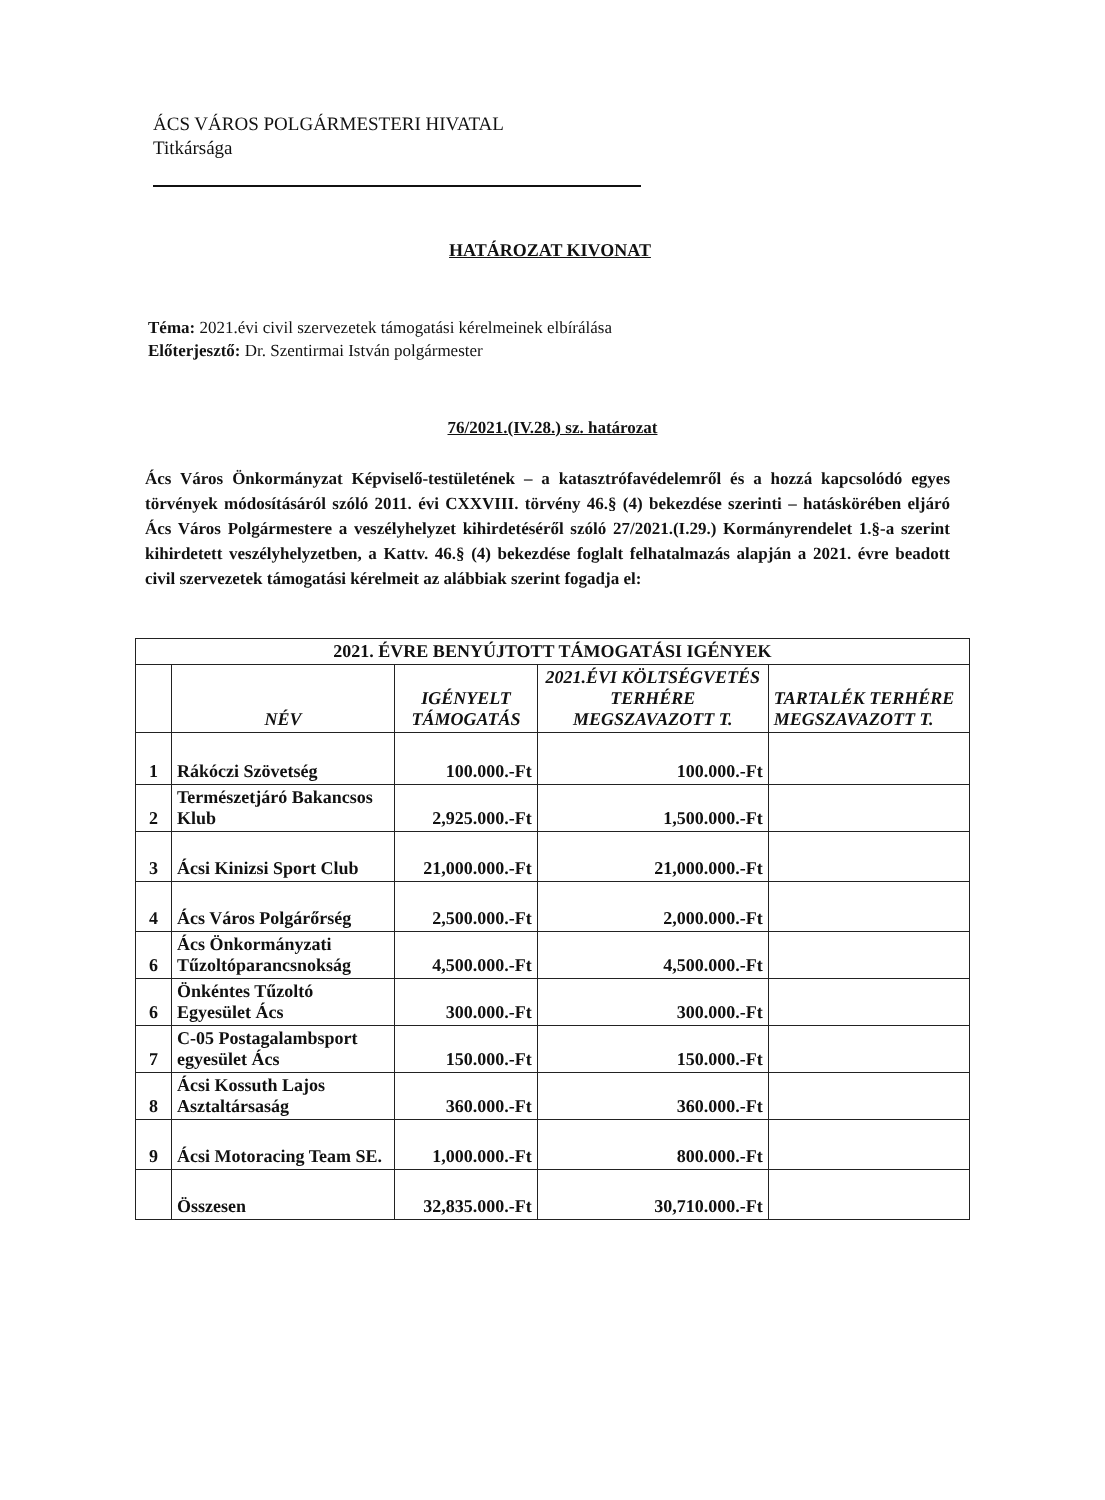ÁCS VÁROS POLGÁRMESTERI HIVATAL
Titkársága
HATÁROZAT KIVONAT
Téma: 2021.évi civil szervezetek támogatási kérelmeinek elbírálása
Előterjesztő: Dr. Szentirmai István polgármester
76/2021.(IV.28.) sz. határozat
Ács Város Önkormányzat Képviselő-testületének – a katasztrófavédelemről és a hozzá kapcsolódó egyes törvények módosításáról szóló 2011. évi CXXVIII. törvény 46.§ (4) bekezdése szerinti – hatáskörében eljáró Ács Város Polgármestere a veszélyhelyzet kihirdetéséről szóló 27/2021.(I.29.) Kormányrendelet 1.§-a szerint kihirdetett veszélyhelyzetben, a Kattv. 46.§ (4) bekezdése foglalt felhatalmazás alapján a 2021. évre beadott civil szervezetek támogatási kérelmeit az alábbiak szerint fogadja el:
| 2021. ÉVRE BENYÚJTOTT TÁMOGATÁSI IGÉNYEK | | | | |
| | NÉV | IGÉNYELT TÁMOGATÁS | 2021.ÉVI KÖLTSÉGVETÉS TERHÉRE MEGSZAVAZOTT T. | TARTALÉK TERHÉRE MEGSZAVAZOTT T. |
| 1 | Rákóczi Szövetség | 100.000.-Ft | 100.000.-Ft | |
| 2 | Természetjáró Bakancsos Klub | 2,925.000.-Ft | 1,500.000.-Ft | |
| 3 | Ácsi Kinizsi Sport Club | 21,000.000.-Ft | 21,000.000.-Ft | |
| 4 | Ács Város Polgárőrség | 2,500.000.-Ft | 2,000.000.-Ft | |
| 6 | Ács Önkormányzati Tűzoltóparancsnokság | 4,500.000.-Ft | 4,500.000.-Ft | |
| 6 | Önkéntes Tűzoltó Egyesület Ács | 300.000.-Ft | 300.000.-Ft | |
| 7 | C-05 Postagalambsport egyesület Ács | 150.000.-Ft | 150.000.-Ft | |
| 8 | Ácsi Kossuth Lajos Asztaltársaság | 360.000.-Ft | 360.000.-Ft | |
| 9 | Ácsi Motoracing Team SE. | 1,000.000.-Ft | 800.000.-Ft | |
| | Összesen | 32,835.000.-Ft | 30,710.000.-Ft | |